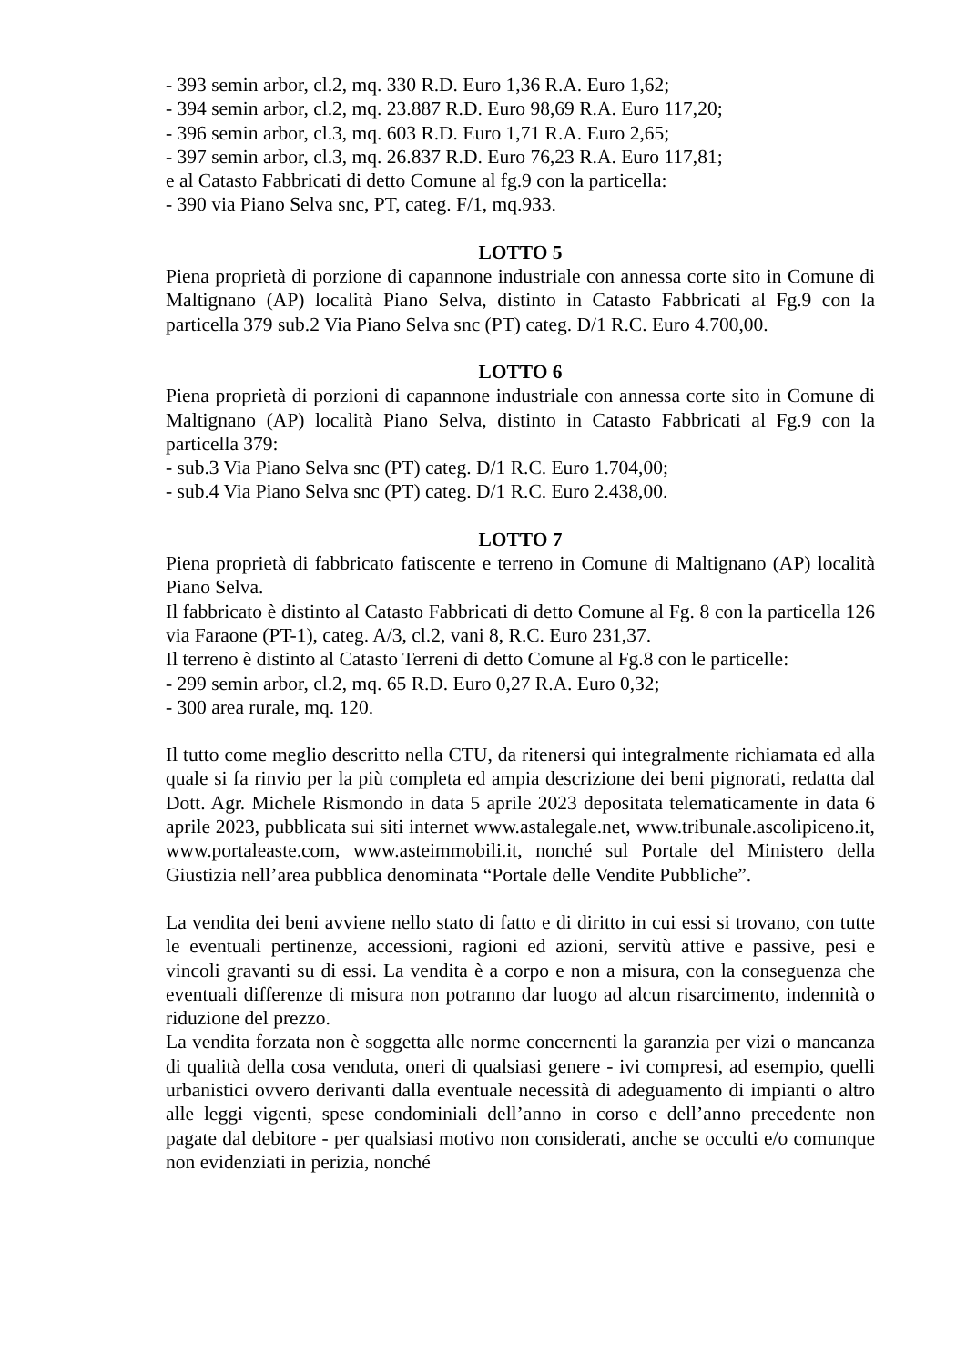- 393 semin arbor, cl.2, mq. 330 R.D. Euro 1,36 R.A. Euro 1,62;
- 394 semin arbor, cl.2, mq. 23.887 R.D. Euro 98,69 R.A. Euro 117,20;
- 396 semin arbor, cl.3, mq. 603 R.D. Euro 1,71 R.A. Euro 2,65;
- 397 semin arbor, cl.3, mq. 26.837 R.D. Euro 76,23 R.A. Euro 117,81;
e al Catasto Fabbricati di detto Comune al fg.9 con la particella:
- 390 via Piano Selva snc, PT, categ. F/1, mq.933.
LOTTO 5
Piena proprietà di porzione di capannone industriale con annessa corte sito in Comune di Maltignano (AP) località Piano Selva, distinto in Catasto Fabbricati al Fg.9 con la particella 379 sub.2 Via Piano Selva snc (PT) categ. D/1 R.C. Euro 4.700,00.
LOTTO 6
Piena proprietà di porzioni di capannone industriale con annessa corte sito in Comune di Maltignano (AP) località Piano Selva, distinto in Catasto Fabbricati al Fg.9 con la particella 379:
- sub.3 Via Piano Selva snc (PT) categ. D/1 R.C. Euro 1.704,00;
- sub.4 Via Piano Selva snc (PT) categ. D/1 R.C. Euro 2.438,00.
LOTTO 7
Piena proprietà di fabbricato fatiscente e terreno in Comune di Maltignano (AP) località Piano Selva.
Il fabbricato è distinto al Catasto Fabbricati di detto Comune al Fg. 8 con la particella 126 via Faraone (PT-1), categ. A/3, cl.2, vani 8, R.C. Euro 231,37.
Il terreno è distinto al Catasto Terreni di detto Comune al Fg.8 con le particelle:
- 299 semin arbor, cl.2, mq. 65 R.D. Euro 0,27 R.A. Euro 0,32;
- 300 area rurale, mq. 120.
Il tutto come meglio descritto nella CTU, da ritenersi qui integralmente richiamata ed alla quale si fa rinvio per la più completa ed ampia descrizione dei beni pignorati, redatta dal Dott. Agr. Michele Rismondo in data 5 aprile 2023 depositata telematicamente in data 6 aprile 2023, pubblicata sui siti internet www.astalegale.net, www.tribunale.ascolipiceno.it, www.portaleaste.com, www.asteimmobili.it, nonché sul Portale del Ministero della Giustizia nell’area pubblica denominata “Portale delle Vendite Pubbliche”.
La vendita dei beni avviene nello stato di fatto e di diritto in cui essi si trovano, con tutte le eventuali pertinenze, accessioni, ragioni ed azioni, servitù attive e passive, pesi e vincoli gravanti su di essi. La vendita è a corpo e non a misura, con la conseguenza che eventuali differenze di misura non potranno dar luogo ad alcun risarcimento, indennità o riduzione del prezzo.
La vendita forzata non è soggetta alle norme concernenti la garanzia per vizi o mancanza di qualità della cosa venduta, oneri di qualsiasi genere - ivi compresi, ad esempio, quelli urbanistici ovvero derivanti dalla eventuale necessità di adeguamento di impianti o altro alle leggi vigenti, spese condominiali dell’anno in corso e dell’anno precedente non pagate dal debitore - per qualsiasi motivo non considerati, anche se occulti e/o comunque non evidenziati in perizia, nonché